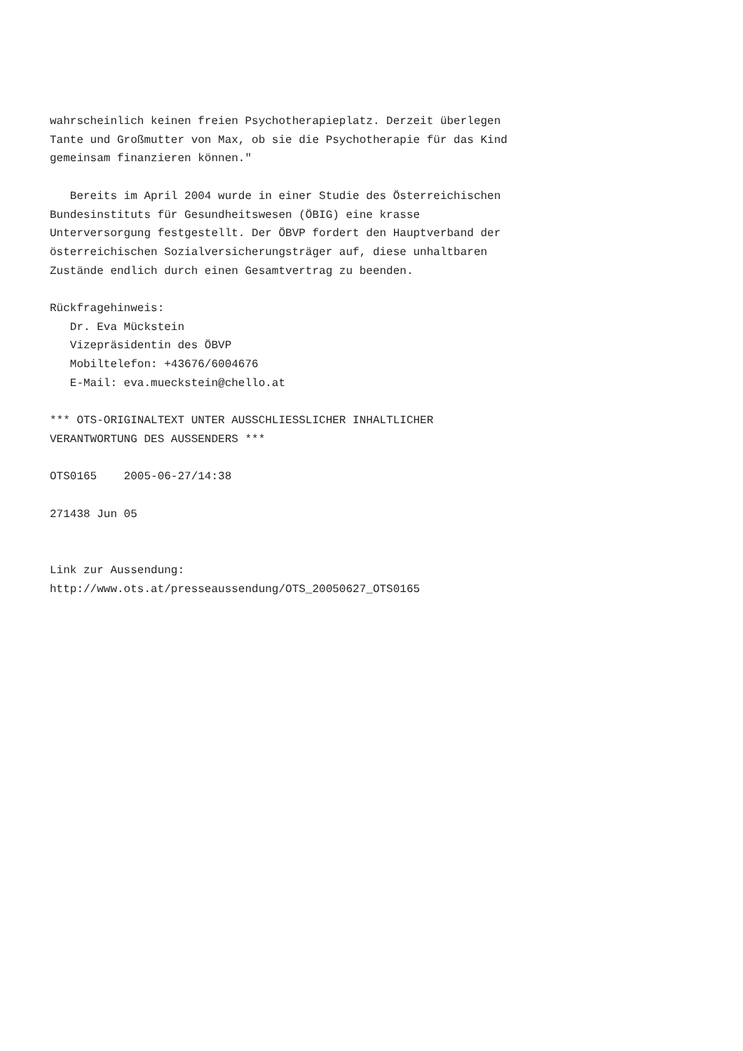wahrscheinlich keinen freien Psychotherapieplatz. Derzeit überlegen
Tante und Großmutter von Max, ob sie die Psychotherapie für das Kind
gemeinsam finanzieren können."

   Bereits im April 2004 wurde in einer Studie des Österreichischen
Bundesinstituts für Gesundheitswesen (ÖBIG) eine krasse
Unterversorgung festgestellt. Der ÖBVP fordert den Hauptverband der
österreichischen Sozialversicherungsträger auf, diese unhaltbaren
Zustände endlich durch einen Gesamtvertrag zu beenden.

Rückfragehinweis:
   Dr. Eva Mückstein
   Vizepräsidentin des ÖBVP
   Mobiltelefon: +43676/6004676
   E-Mail: eva.mueckstein@chello.at

*** OTS-ORIGINALTEXT UNTER AUSSCHLIESSLICHER INHALTLICHER
VERANTWORTUNG DES AUSSENDERS ***

OTS0165    2005-06-27/14:38

271438 Jun 05


Link zur Aussendung:
http://www.ots.at/presseaussendung/OTS_20050627_OTS0165